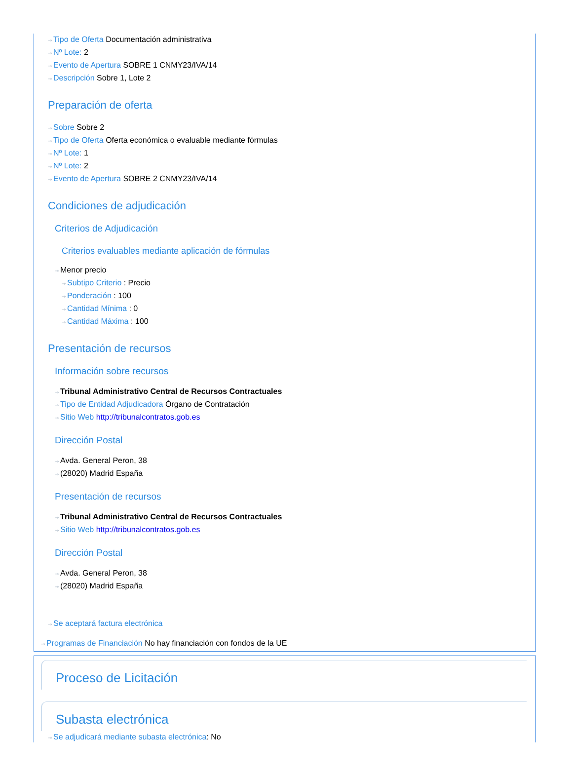⇢ Tipo de Oferta Documentación administrativa
⇢ Nº Lote: 2
⇢ Evento de Apertura SOBRE 1 CNMY23/IVA/14
⇢ Descripción Sobre 1, Lote 2
Preparación de oferta
⇢ Sobre Sobre 2
⇢ Tipo de Oferta Oferta económica o evaluable mediante fórmulas
⇢ Nº Lote: 1
⇢ Nº Lote: 2
⇢ Evento de Apertura SOBRE 2 CNMY23/IVA/14
Condiciones de adjudicación
Criterios de Adjudicación
Criterios evaluables mediante aplicación de fórmulas
⇢ Menor precio
⇢ Subtipo Criterio : Precio
⇢ Ponderación : 100
⇢ Cantidad Mínima : 0
⇢ Cantidad Máxima : 100
Presentación de recursos
Información sobre recursos
⇢ Tribunal Administrativo Central de Recursos Contractuales
⇢ Tipo de Entidad Adjudicadora Órgano de Contratación
⇢ Sitio Web http://tribunalcontratos.gob.es
Dirección Postal
⇢ Avda. General Peron, 38
⇢ (28020) Madrid España
Presentación de recursos
⇢ Tribunal Administrativo Central de Recursos Contractuales
⇢ Sitio Web http://tribunalcontratos.gob.es
Dirección Postal
⇢ Avda. General Peron, 38
⇢ (28020) Madrid España
⇢ Se aceptará factura electrónica
⇢ Programas de Financiación No hay financiación con fondos de la UE
Proceso de Licitación
Subasta electrónica
⇢ Se adjudicará mediante subasta electrónica: No